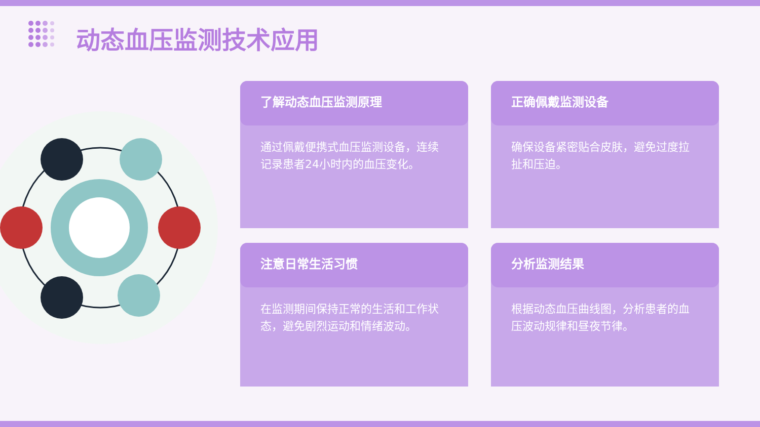动态血压监测技术应用
了解动态血压监测原理
通过佩戴便携式血压监测设备，连续记录患者24小时内的血压变化。
正确佩戴监测设备
确保设备紧密贴合皮肤，避免过度拉扯和压迫。
注意日常生活习惯
在监测期间保持正常的生活和工作状态，避免剧烈运动和情绪波动。
分析监测结果
根据动态血压曲线图，分析患者的血压波动规律和昼夜节律。